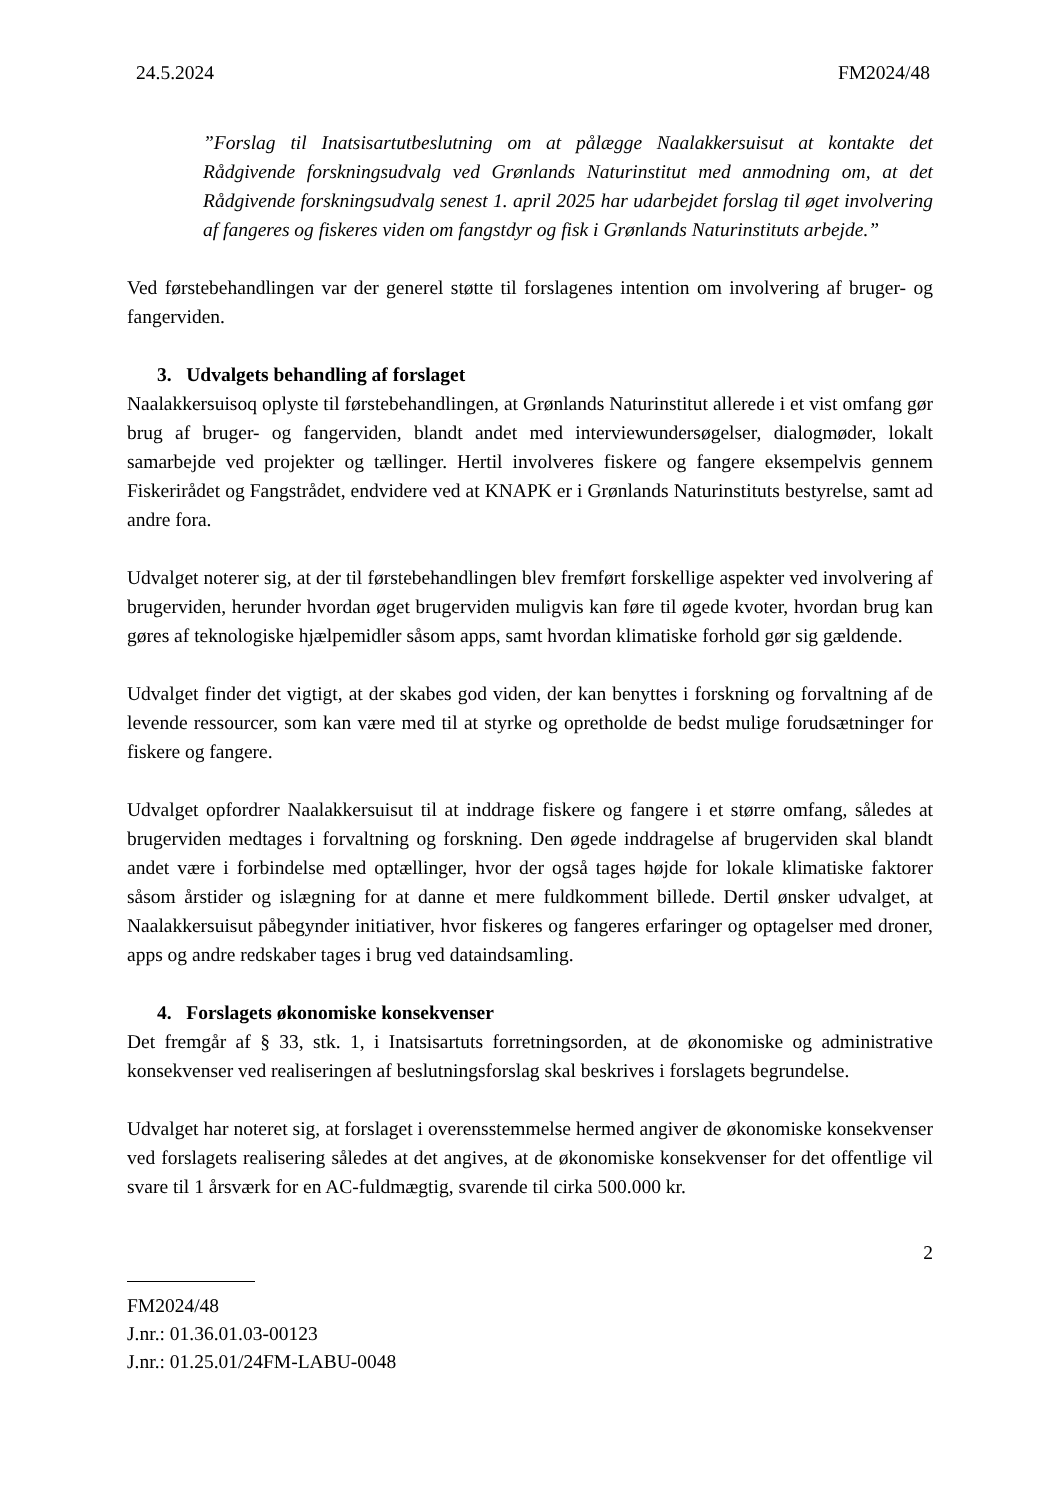24.5.2024 FM2024/48
”Forslag til Inatsisartutbeslutning om at pålægge Naalakkersuisut at kontakte det Rådgivende forskningsudvalg ved Grønlands Naturinstitut med anmodning om, at det Rådgivende forskningsudvalg senest 1. april 2025 har udarbejdet forslag til øget involvering af fangeres og fiskeres viden om fangstdyr og fisk i Grønlands Naturinstituts arbejde.”
Ved førstebehandlingen var der generel støtte til forslagenes intention om involvering af bruger- og fangerviden.
3. Udvalgets behandling af forslaget
Naalakkersuisoq oplyste til førstebehandlingen, at Grønlands Naturinstitut allerede i et vist omfang gør brug af bruger- og fangerviden, blandt andet med interviewundersøgelser, dialogmøder, lokalt samarbejde ved projekter og tællinger. Hertil involveres fiskere og fangere eksempelvis gennem Fiskerirådet og Fangstrådet, endvidere ved at KNAPK er i Grønlands Naturinstituts bestyrelse, samt ad andre fora.
Udvalget noterer sig, at der til førstebehandlingen blev fremført forskellige aspekter ved involvering af brugerviden, herunder hvordan øget brugerviden muligvis kan føre til øgede kvoter, hvordan brug kan gøres af teknologiske hjælpemidler såsom apps, samt hvordan klimatiske forhold gør sig gældende.
Udvalget finder det vigtigt, at der skabes god viden, der kan benyttes i forskning og forvaltning af de levende ressourcer, som kan være med til at styrke og opretholde de bedst mulige forudsætninger for fiskere og fangere.
Udvalget opfordrer Naalakkersuisut til at inddrage fiskere og fangere i et større omfang, således at brugerviden medtages i forvaltning og forskning. Den øgede inddragelse af brugerviden skal blandt andet være i forbindelse med optællinger, hvor der også tages højde for lokale klimatiske faktorer såsom årstider og islægning for at danne et mere fuldkomment billede. Dertil ønsker udvalget, at Naalakkersuisut påbegynder initiativer, hvor fiskeres og fangeres erfaringer og optagelser med droner, apps og andre redskaber tages i brug ved dataindsamling.
4. Forslagets økonomiske konsekvenser
Det fremgår af § 33, stk. 1, i Inatsisartuts forretningsorden, at de økonomiske og administrative konsekvenser ved realiseringen af beslutningsforslag skal beskrives i forslagets begrundelse.
Udvalget har noteret sig, at forslaget i overensstemmelse hermed angiver de økonomiske konsekvenser ved forslagets realisering således at det angives, at de økonomiske konsekvenser for det offentlige vil svare til 1 årsværk for en AC-fuldmægtig, svarende til cirka 500.000 kr.
2
FM2024/48
J.nr.: 01.36.01.03-00123
J.nr.: 01.25.01/24FM-LABU-0048